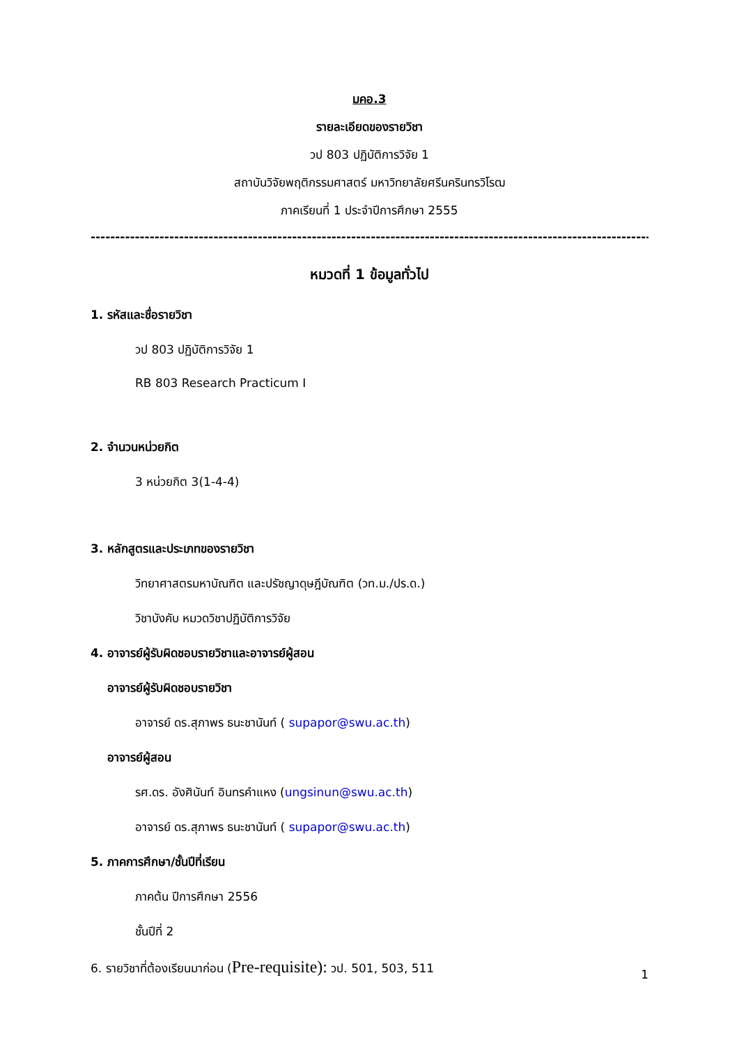มคอ.3
รายละเอียดของรายวิชา
วป 803 ปฏิบัติการวิจัย 1
สถาบันวิจัยพฤติกรรมศาสตร์ มหาวิทยาลัยศรีนครินทรวิโรฒ
ภาคเรียนที่ 1 ประจำปีการศึกษา 2555
----------------------------------------------------------------------------------------------------------------------------------------
หมวดที่ 1 ข้อมูลทั่วไป
1. รหัสและชื่อรายวิชา
วป 803 ปฏิบัติการวิจัย 1
RB 803 Research Practicum I
2. จำนวนหน่วยกิต
3 หน่วยกิต 3(1-4-4)
3. หลักสูตรและประเภทของรายวิชา
วิทยาศาสตรมหาบัณฑิต และปรัชญาดุษฎีบัณฑิต (วท.ม./ปร.ด.)
วิชาบังคับ หมวดวิชาปฏิบัติการวิจัย
4. อาจารย์ผู้รับผิดชอบรายวิชาและอาจารย์ผู้สอน
อาจารย์ผู้รับผิดชอบรายวิชา
อาจารย์ ดร.สุภาพร ธนะชานันท์ ( supapor@swu.ac.th)
อาจารย์ผู้สอน
รศ.ดร. อังศินันท์ อินทรคำแหง (ungsinun@swu.ac.th)
อาจารย์ ดร.สุภาพร ธนะชานันท์ ( supapor@swu.ac.th)
5. ภาคการศึกษา/ชั้นปีที่เรียน
ภาคต้น ปีการศึกษา 2556
ชั้นปีที่ 2
6. รายวิชาที่ต้องเรียนมาก่อน (Pre-requisite): วป. 501, 503, 511
1